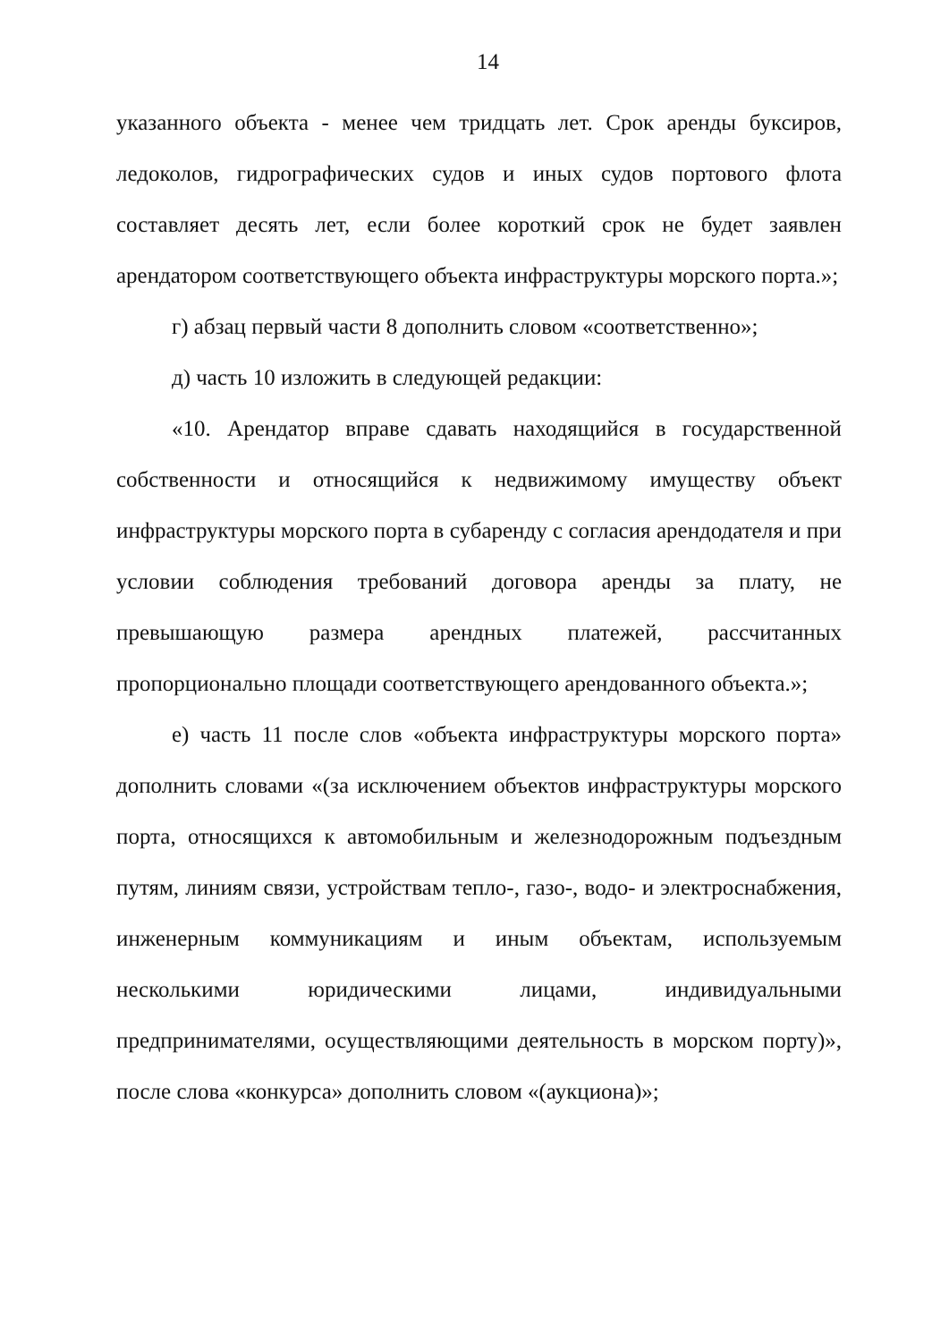14
указанного объекта - менее чем тридцать лет. Срок аренды буксиров, ледоколов, гидрографических судов и иных судов портового флота составляет десять лет, если более короткий срок не будет заявлен арендатором соответствующего объекта инфраструктуры морского порта.»;
г) абзац первый части 8 дополнить словом «соответственно»;
д) часть 10 изложить в следующей редакции:
«10. Арендатор вправе сдавать находящийся в государственной собственности и относящийся к недвижимому имуществу объект инфраструктуры морского порта в субаренду с согласия арендодателя и при условии соблюдения требований договора аренды за плату, не превышающую размера арендных платежей, рассчитанных пропорционально площади соответствующего арендованного объекта.»;
е) часть 11 после слов «объекта инфраструктуры морского порта» дополнить словами «(за исключением объектов инфраструктуры морского порта, относящихся к автомобильным и железнодорожным подъездным путям, линиям связи, устройствам тепло-, газо-, водо- и электроснабжения, инженерным коммуникациям и иным объектам, используемым несколькими юридическими лицами, индивидуальными предпринимателями, осуществляющими деятельность в морском порту)», после слова «конкурса» дополнить словом «(аукциона)»;